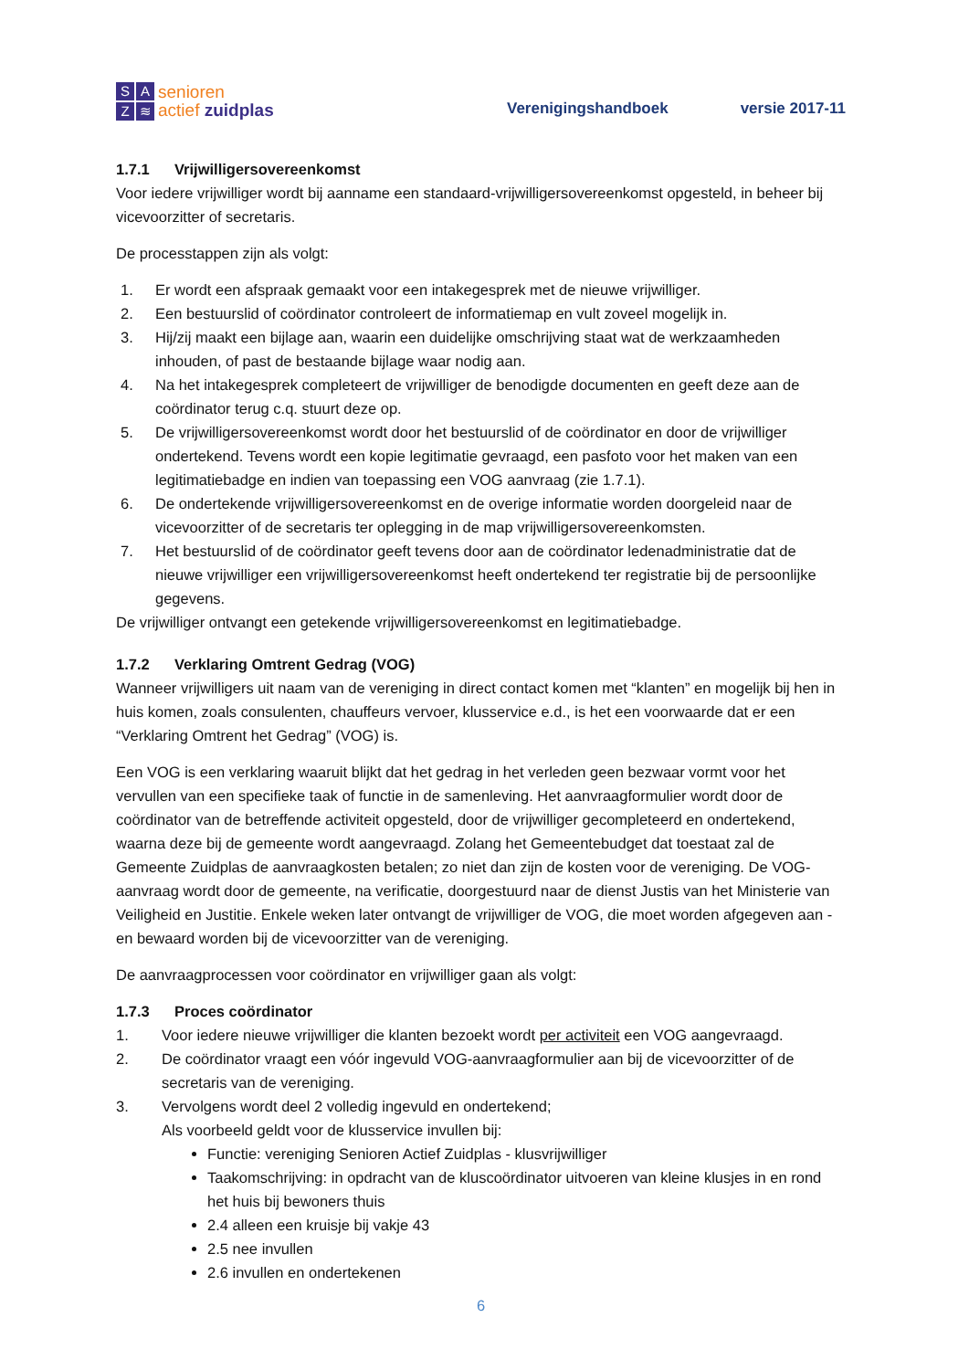SAZ ≋
senioren
actief zuidplas
Verenigingshandboek
versie 2017-11
1.7.1 Vrijwilligersovereenkomst
Voor iedere vrijwilliger wordt bij aanname een standaard-vrijwilligersovereenkomst opgesteld, in beheer bij vicevoorzitter of secretaris.
De processtappen zijn als volgt:
1. Er wordt een afspraak gemaakt voor een intakegesprek met de nieuwe vrijwilliger.
2. Een bestuurslid of coördinator controleert de informatiemap en vult zoveel mogelijk in.
3. Hij/zij maakt een bijlage aan, waarin een duidelijke omschrijving staat wat de werkzaamheden inhouden, of past de bestaande bijlage waar nodig aan.
4. Na het intakegesprek completeert de vrijwilliger de benodigde documenten en geeft deze aan de coördinator terug c.q. stuurt deze op.
5. De vrijwilligersovereenkomst wordt door het bestuurslid of de coördinator en door de vrijwilliger ondertekend. Tevens wordt een kopie legitimatie gevraagd, een pasfoto voor het maken van een legitimatiebadge en indien van toepassing een VOG aanvraag (zie 1.7.1).
6. De ondertekende vrijwilligersovereenkomst en de overige informatie worden doorgeleid naar de vicevoorzitter of de secretaris ter oplegging in de map vrijwilligersovereenkomsten.
7. Het bestuurslid of de coördinator geeft tevens door aan de coördinator ledenadministratie dat de nieuwe vrijwilliger een vrijwilligersovereenkomst heeft ondertekend ter registratie bij de persoonlijke gegevens.
De vrijwilliger ontvangt een getekende vrijwilligersovereenkomst en legitimatiebadge.
1.7.2 Verklaring Omtrent Gedrag (VOG)
Wanneer vrijwilligers uit naam van de vereniging in direct contact komen met “klanten” en mogelijk bij hen in huis komen, zoals consulenten, chauffeurs vervoer, klusservice e.d., is het een voorwaarde dat er een “Verklaring Omtrent het Gedrag” (VOG) is.
Een VOG is een verklaring waaruit blijkt dat het gedrag in het verleden geen bezwaar vormt voor het vervullen van een specifieke taak of functie in de samenleving. Het aanvraagformulier wordt door de coördinator van de betreffende activiteit opgesteld, door de vrijwilliger gecompleteerd en ondertekend, waarna deze bij de gemeente wordt aangevraagd. Zolang het Gemeentebudget dat toestaat zal de Gemeente Zuidplas de aanvraagkosten betalen; zo niet dan zijn de kosten voor de vereniging. De VOG-aanvraag wordt door de gemeente, na verificatie, doorgestuurd naar de dienst Justis van het Ministerie van Veiligheid en Justitie. Enkele weken later ontvangt de vrijwilliger de VOG, die moet worden afgegeven aan - en bewaard worden bij de vicevoorzitter van de vereniging.
De aanvraagprocessen voor coördinator en vrijwilliger gaan als volgt:
1.7.3 Proces coördinator
1. Voor iedere nieuwe vrijwilliger die klanten bezoekt wordt per activiteit een VOG aangevraagd.
2. De coördinator vraagt een vóór ingevuld VOG-aanvraagformulier aan bij de vicevoorzitter of de secretaris van de vereniging.
3. Vervolgens wordt deel 2 volledig ingevuld en ondertekend;
Als voorbeeld geldt voor de klusservice invullen bij:
Functie: vereniging Senioren Actief Zuidplas - klusvrijwilliger
Taakomschrijving: in opdracht van de kluscoördinator uitvoeren van kleine klusjes in en rond het huis bij bewoners thuis
2.4 alleen een kruisje bij vakje 43
2.5 nee invullen
2.6 invullen en ondertekenen
6